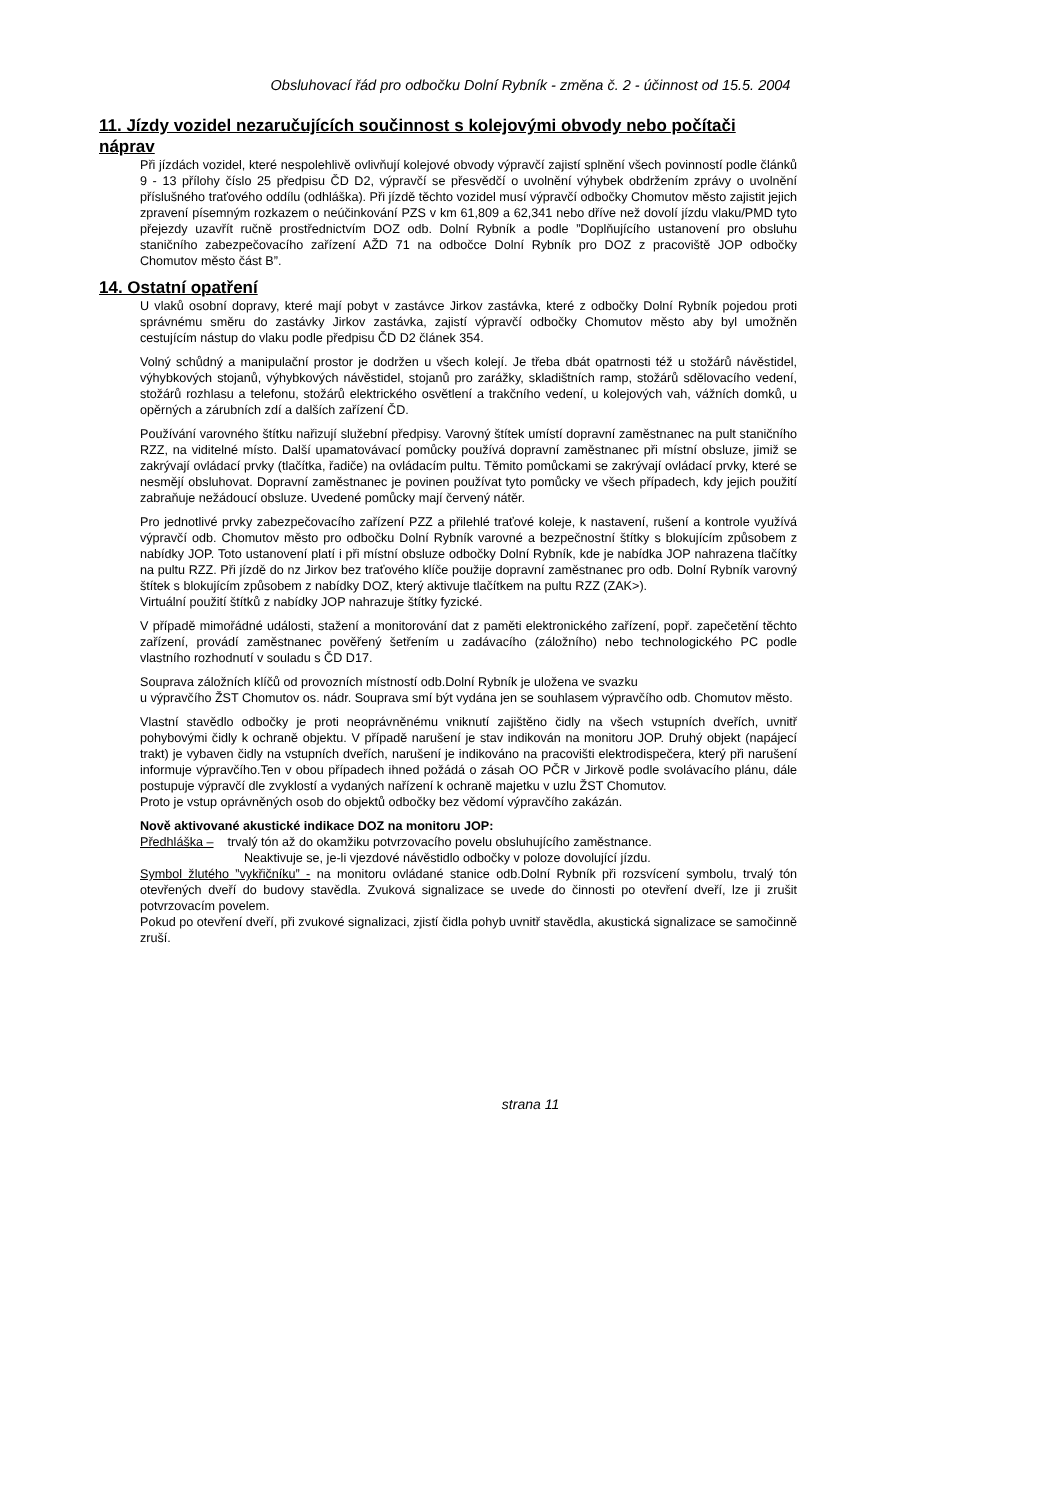Obsluhovací řád pro odbočku Dolní Rybník - změna č. 2 - účinnost od 15.5. 2004
11. Jízdy vozidel nezaručujících součinnost s kolejovými obvody nebo počítači náprav
Při jízdách vozidel, které nespolehlivě ovlivňují kolejové obvody výpravčí zajistí splnění všech povinností podle článků 9 - 13 přílohy číslo 25 předpisu ČD D2, výpravčí se přesvědčí o uvolnění výhybek obdržením zprávy o uvolnění příslušného traťového oddílu (odhláška). Při jízdě těchto vozidel musí výpravčí odbočky Chomutov město zajistit jejich zpravení písemným rozkazem o neúčinkování PZS v km 61,809 a 62,341 nebo dříve než dovolí jízdu vlaku/PMD tyto přejezdy uzavřít ručně prostřednictvím DOZ odb. Dolní Rybník a podle ”Doplňujícího ustanovení pro obsluhu staničního zabezpečovacího zařízení AŽD 71 na odbočce Dolní Rybník pro DOZ z pracoviště JOP odbočky Chomutov město část B”.
14. Ostatní opatření
U vlaků osobní dopravy, které mají pobyt v zastávce Jirkov zastávka, které z odbočky Dolní Rybník pojedou proti správnému směru do zastávky Jirkov zastávka, zajistí výpravčí odbočky Chomutov město aby byl umožněn cestujícím nástup do vlaku podle předpisu ČD D2 článek 354.
Volný schůdný a manipulační prostor je dodržen u všech kolejí. Je třeba dbát opatrnosti též u stožárů návěstidel, výhybkových stojanů, výhybkových návěstidel, stojanů pro zarážky, skladištních ramp, stožárů sdělovacího vedení, stožárů rozhlasu a telefonu, stožárů elektrického osvětlení a trakčního vedení, u kolejových vah, vážních domků, u opěrných a zárubních zdí a dalších zařízení ČD.
Používání varovného štítku nařizují služební předpisy. Varovný štítek umístí dopravní zaměstnanec na pult staničního RZZ, na viditelné místo. Další upamatovávací pomůcky používá dopravní zaměstnanec při místní obsluze, jimiž se zakrývají ovládací prvky (tlačítka, řadiče) na ovládacím pultu. Těmito pomůckami se zakrývají ovládací prvky, které se nesmějí obsluhovat. Dopravní zaměstnanec je povinen používat tyto pomůcky ve všech případech, kdy jejich použití zabraňuje nežádoucí obsluze. Uvedené pomůcky mají červený nátěr.
Pro jednotlivé prvky zabezpečovacího zařízení PZZ a přilehlé traťové koleje, k nastavení, rušení a kontrole využívá výpravčí odb. Chomutov město pro odbočku Dolní Rybník varovné a bezpečnostní štítky s blokujícím způsobem z nabídky JOP. Toto ustanovení platí i při místní obsluze odbočky Dolní Rybník, kde je nabídka JOP nahrazena tlačítky na pultu RZZ. Při jízdě do nz Jirkov bez traťového klíče použije dopravní zaměstnanec pro odb. Dolní Rybník varovný štítek s blokujícím způsobem z nabídky DOZ, který aktivuje tlačítkem na pultu RZZ (ZAK>).
Virtuální použití štítků z nabídky JOP nahrazuje štítky fyzické.
V případě mimořádné události, stažení a monitorování dat z paměti elektronického zařízení, popř. zapečetění těchto zařízení, provádí zaměstnanec pověřený šetřením u zadávacího (záložního) nebo technologického PC podle vlastního rozhodnutí v souladu s ČD D17.
Souprava záložních klíčů od provozních místností odb.Dolní Rybník je uložena ve svazku
u výpravčího ŽST Chomutov os. nádr. Souprava smí být vydána jen se souhlasem výpravčího odb. Chomutov město.
Vlastní stavědlo odbočky je proti neoprávněnému vniknutí zajištěno čidly na všech vstupních dveřích, uvnitř pohybovými čidly k ochraně objektu. V případě narušení je stav indikován na monitoru JOP. Druhý objekt (napájecí trakt) je vybaven čidly na vstupních dveřích, narušení je indikováno na pracovišti elektrodispečera, který při narušení informuje výpravčího.Ten v obou případech ihned požádá o zásah OO PČR v Jirkově podle svolávacího plánu, dále postupuje výpravčí dle zvyklostí a vydaných nařízení k ochraně majetku v uzlu ŽST Chomutov.
Proto je vstup oprávněných osob do objektů odbočky bez vědomí výpravčího zakázán.
Nově aktivované akustické indikace DOZ na monitoru JOP:
Předhláška – trvalý tón až do okamžiku potvrzovacího povelu obsluhujícího zaměstnance.
Neaktivuje se, je-li vjezdové návěstidlo odbočky v poloze dovolující jízdu.
Symbol žlutého ”vykřičníku” - na monitoru ovládané stanice odb.Dolní Rybník při rozsvícení symbolu, trvalý tón otevřených dveří do budovy stavědla. Zvuková signalizace se uvede do činnosti po otevření dveří, lze ji zrušit potvrzovacím povelem.
Pokud po otevření dveří, při zvukové signalizaci, zjistí čidla pohyb uvnitř stavědla, akustická signalizace se samočinně zruší.
strana 11